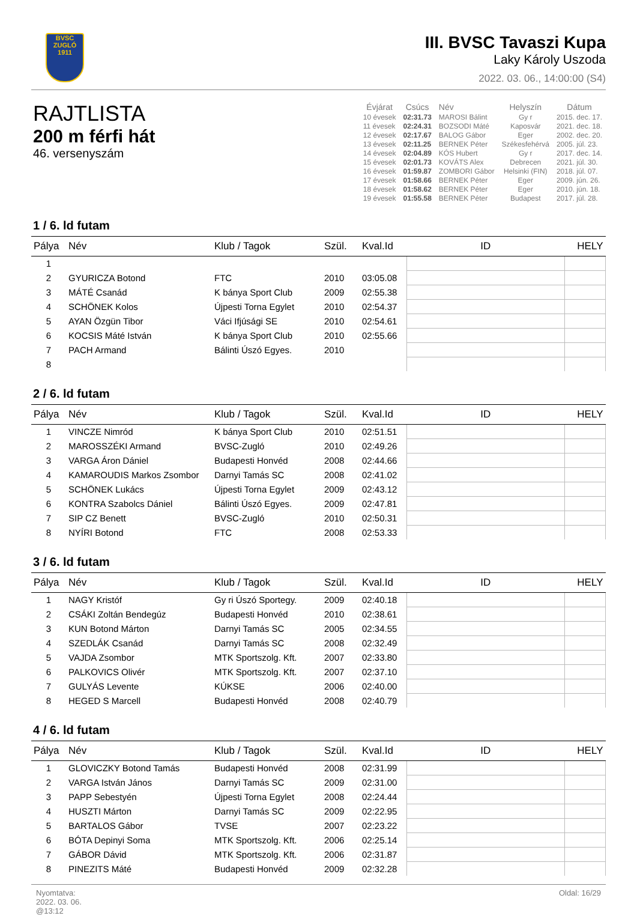BVSC
ZUGLÓ
1911
III. BVSC Tavaszi Kupa
Laky Károly Uszoda
2022. 03. 06., 14:00:00 (S4)
RAJTLISTA
200 m férfi hát
46. versenyszám
| Évjárat | Csúcs | Név | Helyszín | Dátum |
| --- | --- | --- | --- | --- |
| 10 évesek | 02:31.73 | MAROSI Bálint | Gy r | 2015. dec. 17. |
| 11 évesek | 02:24.31 | BOZSODI Máté | Kaposvár | 2021. dec. 18. |
| 12 évesek | 02:17.67 | BALOG Gábor | Eger | 2002. dec. 20. |
| 13 évesek | 02:11.25 | BERNEK Péter | Székesfehérvá | 2005. júl. 23. |
| 14 évesek | 02:04.89 | KÓS Hubert | Gy r | 2017. dec. 14. |
| 15 évesek | 02:01.73 | KOVÁTS Alex | Debrecen | 2021. júl. 30. |
| 16 évesek | 01:59.87 | ZOMBORI Gábor | Helsinki (FIN) | 2018. júl. 07. |
| 17 évesek | 01:58.66 | BERNEK Péter | Eger | 2009. jún. 26. |
| 18 évesek | 01:58.62 | BERNEK Péter | Eger | 2010. jún. 18. |
| 19 évesek | 01:55.58 | BERNEK Péter | Budapest | 2017. júl. 28. |
1 / 6. ld futam
| Pálya | Név | Klub / Tagok | Szül. | Kval.Id | ID | HELY |
| --- | --- | --- | --- | --- | --- | --- |
| 1 | | | | | | |
| 2 | GYURICZA Botond | FTC | 2010 | 03:05.08 | | |
| 3 | MÁTÉ Csanád | K bánya Sport Club | 2009 | 02:55.38 | | |
| 4 | SCHÖNEK Kolos | Újpesti Torna Egylet | 2010 | 02:54.37 | | |
| 5 | AYAN Özgün Tibor | Váci Ifjúsági SE | 2010 | 02:54.61 | | |
| 6 | KOCSIS Máté István | K bánya Sport Club | 2010 | 02:55.66 | | |
| 7 | PACH Armand | Bálinti Úszó Egyes. | 2010 | | | |
| 8 | | | | | | |
2 / 6. ld futam
| Pálya | Név | Klub / Tagok | Szül. | Kval.Id | ID | HELY |
| --- | --- | --- | --- | --- | --- | --- |
| 1 | VINCZE Nimród | K bánya Sport Club | 2010 | 02:51.51 | | |
| 2 | MAROSSZÉKI Armand | BVSC-Zugló | 2010 | 02:49.26 | | |
| 3 | VARGA Áron Dániel | Budapesti Honvéd | 2008 | 02:44.66 | | |
| 4 | KAMAROUDIS Markos Zsombor | Darnyi Tamás SC | 2008 | 02:41.02 | | |
| 5 | SCHÖNEK Lukács | Újpesti Torna Egylet | 2009 | 02:43.12 | | |
| 6 | KONTRA Szabolcs Dániel | Bálinti Úszó Egyes. | 2009 | 02:47.81 | | |
| 7 | SIP CZ Benett | BVSC-Zugló | 2010 | 02:50.31 | | |
| 8 | NYÍRI Botond | FTC | 2008 | 02:53.33 | | |
3 / 6. ld futam
| Pálya | Név | Klub / Tagok | Szül. | Kval.Id | ID | HELY |
| --- | --- | --- | --- | --- | --- | --- |
| 1 | NAGY Kristóf | Gy ri Úszó Sportegy. | 2009 | 02:40.18 | | |
| 2 | CSÁKI Zoltán Bendegúz | Budapesti Honvéd | 2010 | 02:38.61 | | |
| 3 | KUN Botond Márton | Darnyi Tamás SC | 2005 | 02:34.55 | | |
| 4 | SZEDLÁK Csanád | Darnyi Tamás SC | 2008 | 02:32.49 | | |
| 5 | VAJDA Zsombor | MTK Sportszolg. Kft. | 2007 | 02:33.80 | | |
| 6 | PALKOVICS Olivér | MTK Sportszolg. Kft. | 2007 | 02:37.10 | | |
| 7 | GULYÁS Levente | KÚKSE | 2006 | 02:40.00 | | |
| 8 | HEGED S Marcell | Budapesti Honvéd | 2008 | 02:40.79 | | |
4 / 6. ld futam
| Pálya | Név | Klub / Tagok | Szül. | Kval.Id | ID | HELY |
| --- | --- | --- | --- | --- | --- | --- |
| 1 | GLOVICZKY Botond Tamás | Budapesti Honvéd | 2008 | 02:31.99 | | |
| 2 | VARGA István János | Darnyi Tamás SC | 2009 | 02:31.00 | | |
| 3 | PAPP Sebestyén | Újpesti Torna Egylet | 2008 | 02:24.44 | | |
| 4 | HUSZTI Márton | Darnyi Tamás SC | 2009 | 02:22.95 | | |
| 5 | BARTALOS Gábor | TVSE | 2007 | 02:23.22 | | |
| 6 | BÓTA Depinyi Soma | MTK Sportszolg. Kft. | 2006 | 02:25.14 | | |
| 7 | GÁBOR Dávid | MTK Sportszolg. Kft. | 2006 | 02:31.87 | | |
| 8 | PINEZITS Máté | Budapesti Honvéd | 2009 | 02:32.28 | | |
Nyomtatva:
2022. 03. 06.
@13:12
Oldal: 16/29